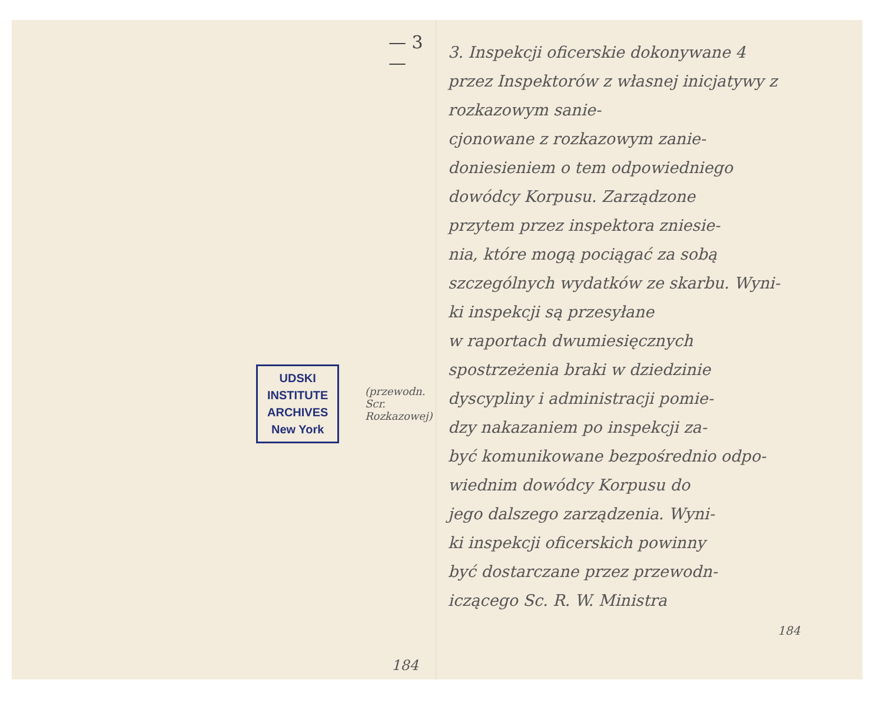— 3 —
UDSKI
INSTITUTE
ARCHIVES
New York
(przewodn. Scr. Rozkazowej)
184
3. Inspekcji oficerskie dokonywane 4
przez Inspektorów z własnej inicjatywy z rozkazowym sanie-
cjonowane z rozkazowym zanie-
doniesieniem o tem odpowiedniego
dowódcy Korpusu. Zarządzone
przytem przez inspektora zniesie-
nia, które mogą pociągać za sobą
szczególnych wydatków ze skarbu. Wyni-
ki inspekcji są przesyłane
w raportach dwumiesięcznych
spostrzeżenia braki w dziedzinie
dyscypliny i administracji pomie-
dzy nakazaniem po inspekcji za-
być komunikowane bezpośrednio odpo-
wiednim dowódcy Korpusu do
jego dalszego zarządzenia. Wyni-
ki inspekcji oficerskich powinny
być dostarczane przez przewodn-
iczącego Sc. R. W. Ministra
184